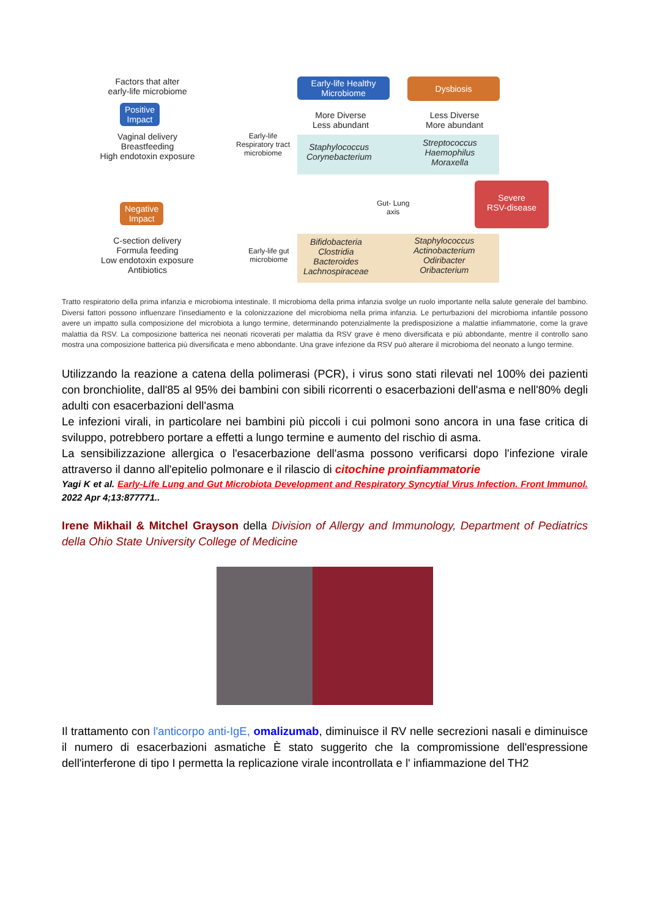Factors that alter
early-life microbiome
Positive
Impact
Vaginal delivery
Breastfeeding
High endotoxin exposure
Negative
Impact
C-section delivery
Formula feeding
Low endotoxin exposure
Antibiotics
Early-life
Respiratory tract
microbiome
Early-life gut
microbiome
Early-life Healthy
Microbiome
Dysbiosis
More Diverse
Less abundant
Less Diverse
More abundant
Staphylococcus
Corynebacterium
Streptococcus
Haemophilus
Moraxella
Gut- Lung
axis
Severe
RSV-disease
Bifidobacteria
Clostridia
Bacteroides
Lachnospiraceae
Staphylococcus
Actinobacterium
Odiribacter
Oribacterium
Tratto respiratorio della prima infanzia e microbioma intestinale. Il microbioma della prima infanzia svolge un ruolo importante nella salute generale del bambino. Diversi fattori possono influenzare l'insediamento e la colonizzazione del microbioma nella prima infanzia. Le perturbazioni del microbioma infantile possono avere un impatto sulla composizione del microbiota a lungo termine, determinando potenzialmente la predisposizione a malattie infiammatorie, come la grave malattia da RSV. La composizione batterica nei neonati ricoverati per malattia da RSV grave è meno diversificata e più abbondante, mentre il controllo sano mostra una composizione batterica più diversificata e meno abbondante. Una grave infezione da RSV può alterare il microbioma del neonato a lungo termine.
Utilizzando la reazione a catena della polimerasi (PCR), i virus sono stati rilevati nel 100% dei pazienti con bronchiolite, dall'85 al 95% dei bambini con sibili ricorrenti o esacerbazioni dell'asma e nell'80% degli adulti con esacerbazioni dell'asma
Le infezioni virali, in particolare nei bambini più piccoli i cui polmoni sono ancora in una fase critica di sviluppo, potrebbero portare a effetti a lungo termine e aumento del rischio di asma.
La sensibilizzazione allergica o l'esacerbazione dell'asma possono verificarsi dopo l'infezione virale attraverso il danno all'epitelio polmonare e il rilascio di citochine proinfiammatorie
Yagi K et al. Early-Life Lung and Gut Microbiota Development and Respiratory Syncytial Virus Infection. Front Immunol. 2022 Apr 4;13:877771..
Irene Mikhail & Mitchel Grayson della Division of Allergy and Immunology, Department of Pediatrics della Ohio State University College of Medicine
Il trattamento con l'anticorpo anti-IgE, omalizumab, diminuisce il RV nelle secrezioni nasali e diminuisce il numero di esacerbazioni asmatiche È stato suggerito che la compromissione dell'espressione dell'interferone di tipo I permetta la replicazione virale incontrollata e l' infiammazione del TH2